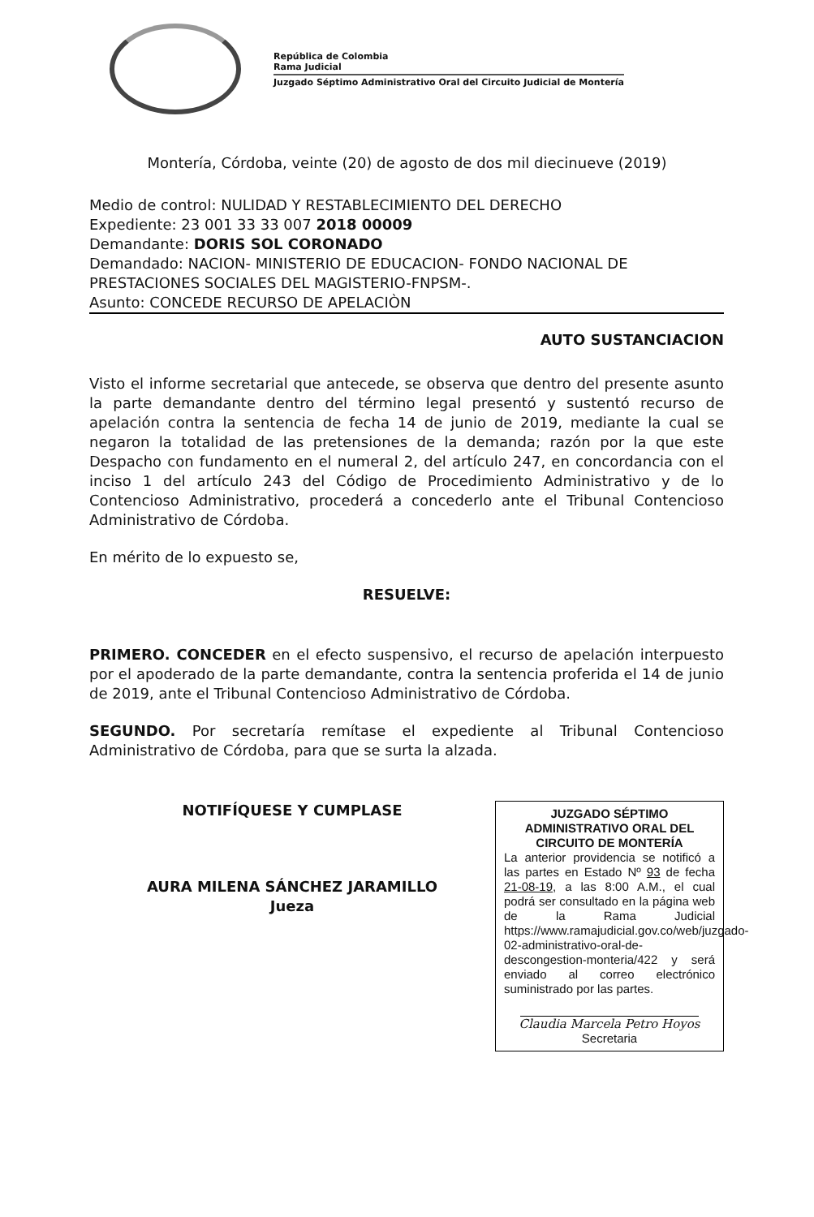República de Colombia
Rama Judicial
Juzgado Séptimo Administrativo Oral del Circuito Judicial de Montería
Montería, Córdoba, veinte (20) de agosto de dos mil diecinueve (2019)
Medio de control: NULIDAD Y RESTABLECIMIENTO DEL DERECHO
Expediente: 23 001 33 33 007 2018 00009
Demandante: DORIS SOL CORONADO
Demandado: NACION- MINISTERIO DE EDUCACION- FONDO NACIONAL DE PRESTACIONES SOCIALES DEL MAGISTERIO-FNPSM-.
Asunto: CONCEDE RECURSO DE APELACIÒN
AUTO SUSTANCIACION
Visto el informe secretarial que antecede, se observa que dentro del presente asunto la parte demandante dentro del término legal presentó y sustentó recurso de apelación contra la sentencia de fecha 14 de junio de 2019, mediante la cual se negaron la totalidad de las pretensiones de la demanda; razón por la que este Despacho con fundamento en el numeral 2, del artículo 247, en concordancia con el inciso 1 del artículo 243 del Código de Procedimiento Administrativo y de lo Contencioso Administrativo, procederá a concederlo ante el Tribunal Contencioso Administrativo de Córdoba.
En mérito de lo expuesto se,
RESUELVE:
PRIMERO. CONCEDER en el efecto suspensivo, el recurso de apelación interpuesto por el apoderado de la parte demandante, contra la sentencia proferida el 14 de junio de 2019, ante el Tribunal Contencioso Administrativo de Córdoba.
SEGUNDO. Por secretaría remítase el expediente al Tribunal Contencioso Administrativo de Córdoba, para que se surta la alzada.
NOTIFÍQUESE Y CUMPLASE
AURA MILENA SÁNCHEZ JARAMILLO
Jueza
JUZGADO SÉPTIMO ADMINISTRATIVO ORAL DEL CIRCUITO DE MONTERÍA
La anterior providencia se notificó a las partes en Estado Nº 93 de fecha 21-08-19, a las 8:00 A.M., el cual podrá ser consultado en la página web de la Rama Judicial https://www.ramajudicial.gov.co/web/juzgado-02-administrativo-oral-de-descongestion-monteria/422 y será enviado al correo electrónico suministrado por las partes.
Claudia Marcela Petro Hoyos
Secretaria